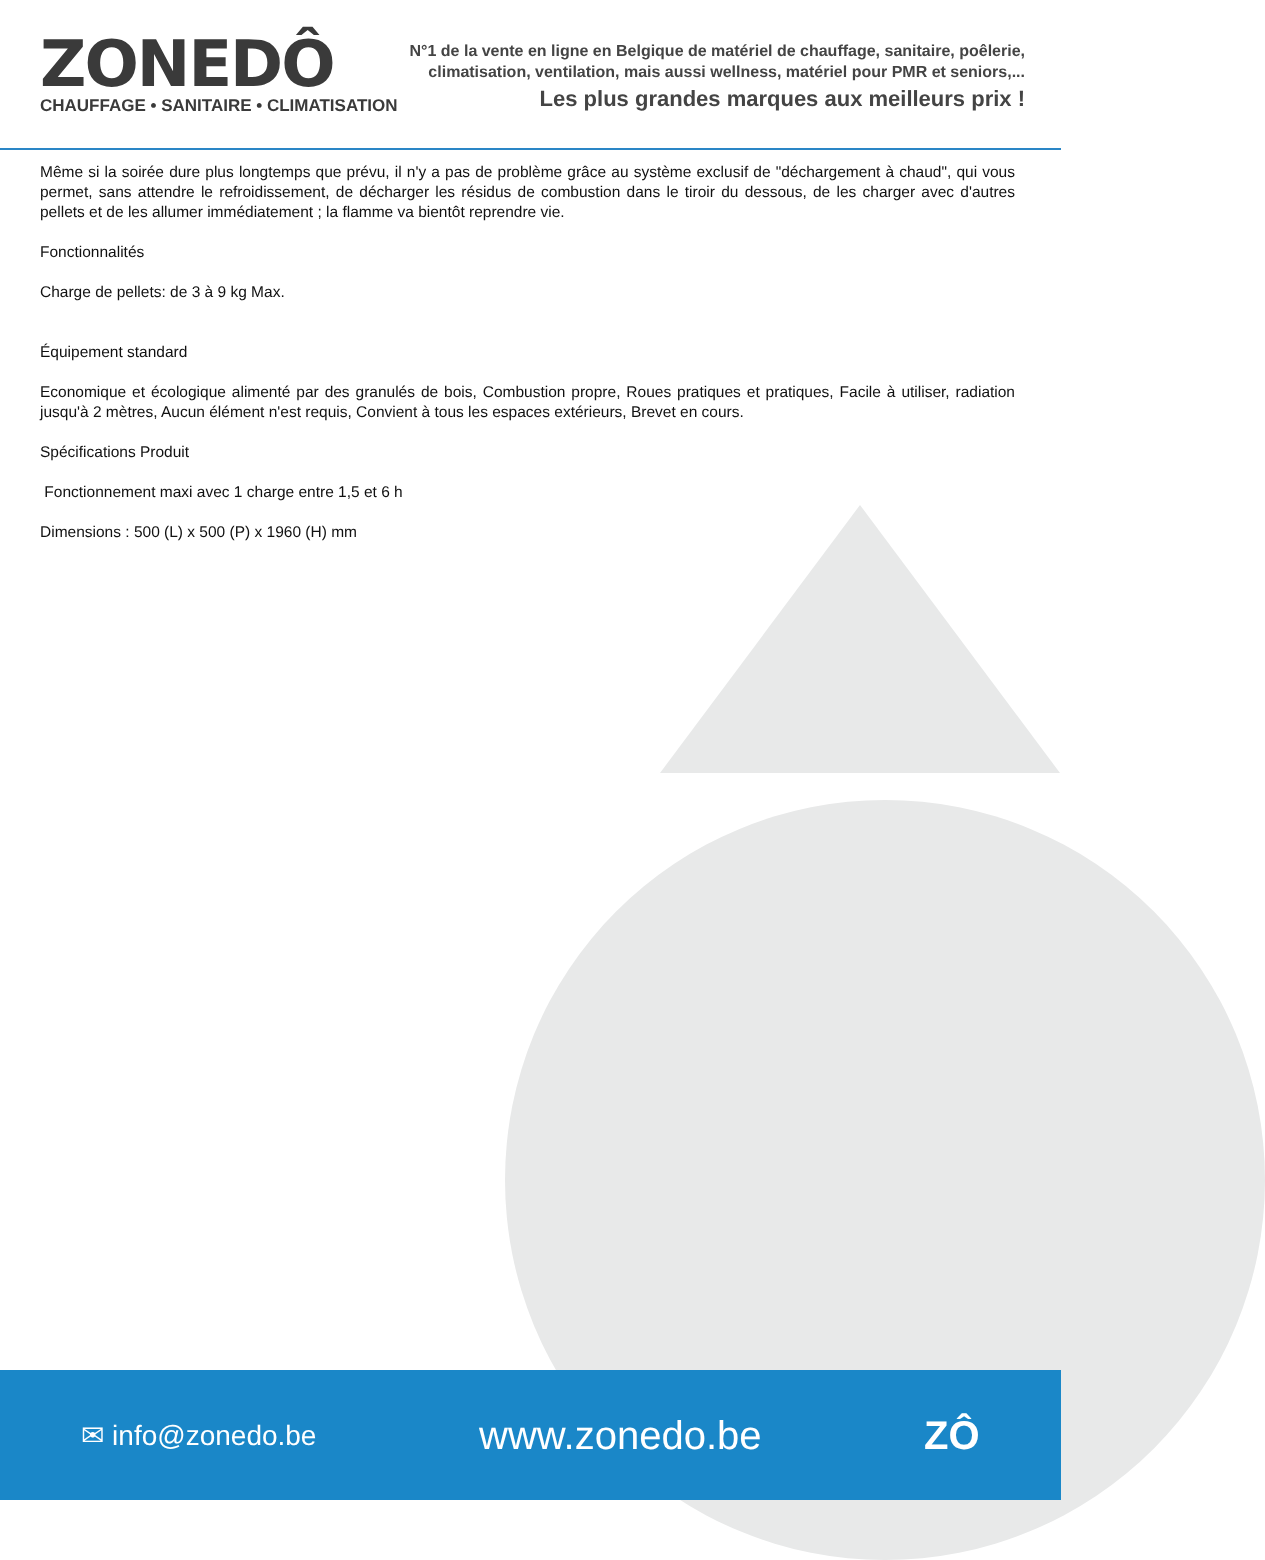ZONEDÔ
CHAUFFAGE • SANITAIRE • CLIMATISATION
N°1 de la vente en ligne en Belgique de matériel de chauffage, sanitaire, poêlerie,
climatisation, ventilation, mais aussi wellness, matériel pour PMR et seniors,...
Les plus grandes marques aux meilleurs prix !
Même si la soirée dure plus longtemps que prévu, il n'y a pas de problème grâce au système exclusif de "déchargement à chaud", qui vous permet, sans attendre le refroidissement, de décharger les résidus de combustion dans le tiroir du dessous, de les charger avec d'autres pellets et de les allumer immédiatement ; la flamme va bientôt reprendre vie.
Fonctionnalités
Charge de pellets: de 3 à 9 kg Max.
Équipement standard
Economique et écologique alimenté par des granulés de bois, Combustion propre, Roues pratiques et pratiques, Facile à utiliser, radiation jusqu'à 2 mètres, Aucun élément n'est requis, Convient à tous les espaces extérieurs, Brevet en cours.
Spécifications Produit
Fonctionnement maxi avec 1 charge entre 1,5 et 6 h
Dimensions : 500 (L) x 500 (P) x 1960 (H) mm
✉ info@zonedo.be www.zonedo.be ZÔ